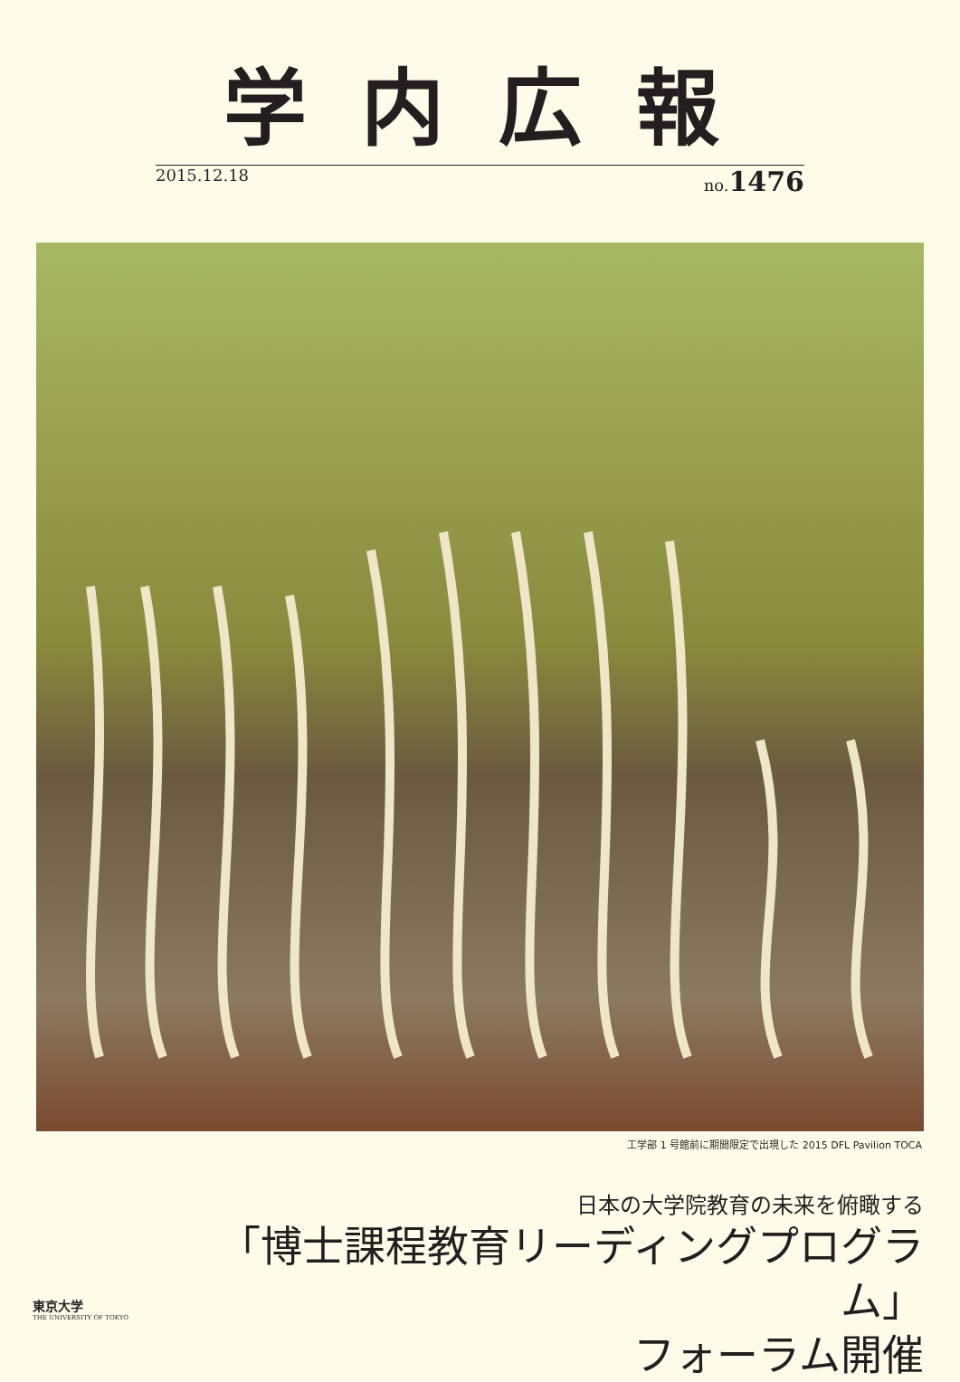学内広報
2015.12.18 no.1476
工学部 1 号館前に期間限定で出現した 2015 DFL Pavilion TOCA
東京大学
THE UNIVERSITY OF TOKYO
日本の大学院教育の未来を俯瞰する
「博士課程教育リーディングプログラム」
フォーラム開催